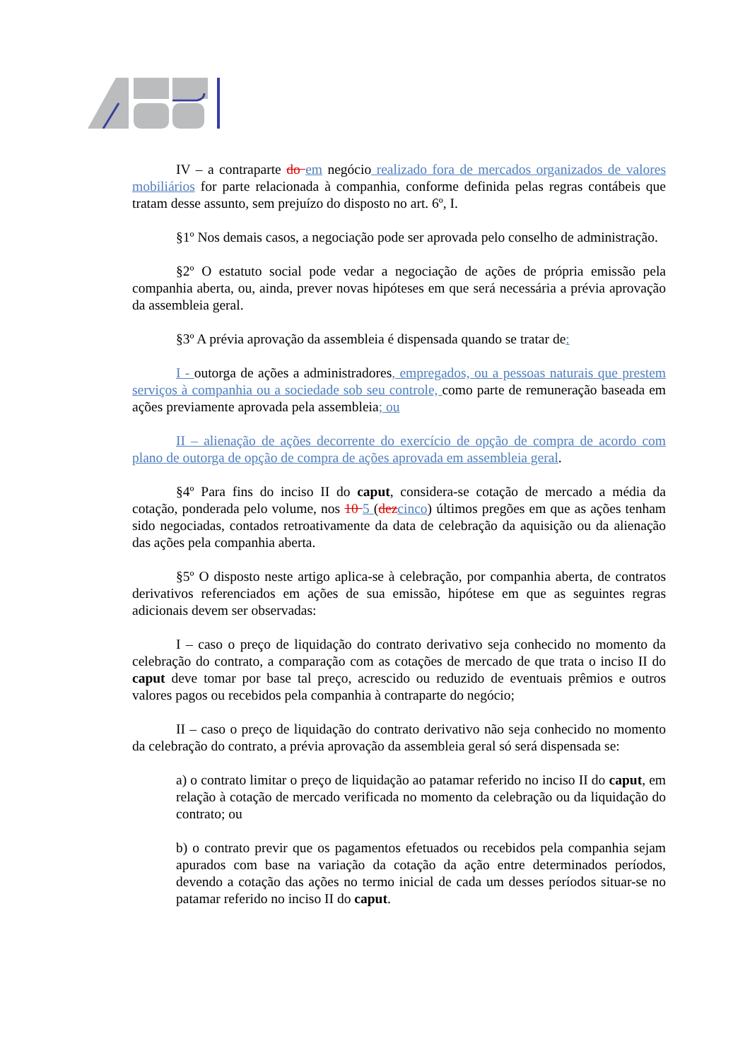IV – a contraparte do em negócio realizado fora de mercados organizados de valores mobiliários for parte relacionada à companhia, conforme definida pelas regras contábeis que tratam desse assunto, sem prejuízo do disposto no art. 6º, I.
§1º Nos demais casos, a negociação pode ser aprovada pelo conselho de administração.
§2º O estatuto social pode vedar a negociação de ações de própria emissão pela companhia aberta, ou, ainda, prever novas hipóteses em que será necessária a prévia aprovação da assembleia geral.
§3º A prévia aprovação da assembleia é dispensada quando se tratar de:
I - outorga de ações a administradores, empregados, ou a pessoas naturais que prestem serviços à companhia ou a sociedade sob seu controle, como parte de remuneração baseada em ações previamente aprovada pela assembleia; ou
II – alienação de ações decorrente do exercício de opção de compra de acordo com plano de outorga de opção de compra de ações aprovada em assembleia geral.
§4º Para fins do inciso II do caput, considera-se cotação de mercado a média da cotação, ponderada pelo volume, nos 10 5 (dez cinco) últimos pregões em que as ações tenham sido negociadas, contados retroativamente da data de celebração da aquisição ou da alienação das ações pela companhia aberta.
§5º O disposto neste artigo aplica-se à celebração, por companhia aberta, de contratos derivativos referenciados em ações de sua emissão, hipótese em que as seguintes regras adicionais devem ser observadas:
I – caso o preço de liquidação do contrato derivativo seja conhecido no momento da celebração do contrato, a comparação com as cotações de mercado de que trata o inciso II do caput deve tomar por base tal preço, acrescido ou reduzido de eventuais prêmios e outros valores pagos ou recebidos pela companhia à contraparte do negócio;
II – caso o preço de liquidação do contrato derivativo não seja conhecido no momento da celebração do contrato, a prévia aprovação da assembleia geral só será dispensada se:
a) o contrato limitar o preço de liquidação ao patamar referido no inciso II do caput, em relação à cotação de mercado verificada no momento da celebração ou da liquidação do contrato; ou
b) o contrato previr que os pagamentos efetuados ou recebidos pela companhia sejam apurados com base na variação da cotação da ação entre determinados períodos, devendo a cotação das ações no termo inicial de cada um desses períodos situar-se no patamar referido no inciso II do caput.